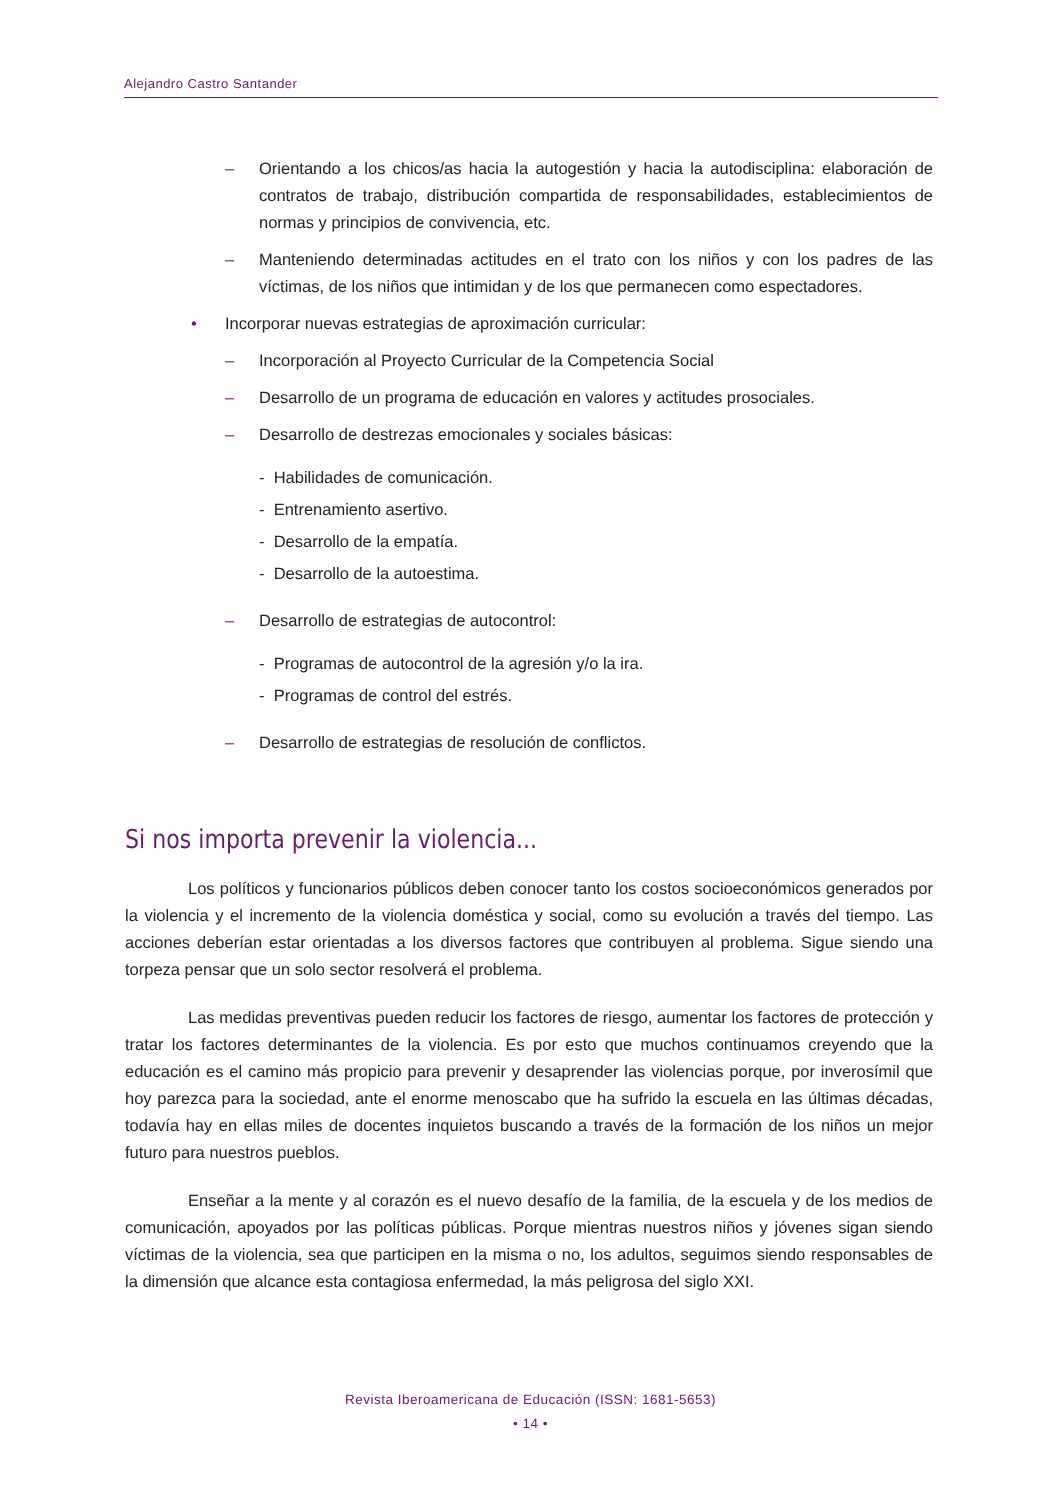Alejandro Castro Santander
– Orientando a los chicos/as hacia la autogestión y hacia la autodisciplina: elaboración de contratos de trabajo, distribución compartida de responsabilidades, establecimientos de normas y principios de convivencia, etc.
– Manteniendo determinadas actitudes en el trato con los niños y con los padres de las víctimas, de los niños que intimidan y de los que permanecen como espectadores.
• Incorporar nuevas estrategias de aproximación curricular:
– Incorporación al Proyecto Curricular de la Competencia Social
– Desarrollo de un programa de educación en valores y actitudes prosociales.
– Desarrollo de destrezas emocionales y sociales básicas:
- Habilidades de comunicación.
- Entrenamiento asertivo.
- Desarrollo de la empatía.
- Desarrollo de la autoestima.
– Desarrollo de estrategias de autocontrol:
- Programas de autocontrol de la agresión y/o la ira.
- Programas de control del estrés.
– Desarrollo de estrategias de resolución de conflictos.
Si nos importa prevenir la violencia...
Los políticos y funcionarios públicos deben conocer tanto los costos socioeconómicos generados por la violencia y el incremento de la violencia doméstica y social, como su evolución a través del tiempo. Las acciones deberían estar orientadas a los diversos factores que contribuyen al problema. Sigue siendo una torpeza pensar que un solo sector resolverá el problema.
Las medidas preventivas pueden reducir los factores de riesgo, aumentar los factores de protección y tratar los factores determinantes de la violencia. Es por esto que muchos continuamos creyendo que la educación es el camino más propicio para prevenir y desaprender las violencias porque, por inverosímil que hoy parezca para la sociedad, ante el enorme menoscabo que ha sufrido la escuela en las últimas décadas, todavía hay en ellas miles de docentes inquietos buscando a través de la formación de los niños un mejor futuro para nuestros pueblos.
Enseñar a la mente y al corazón es el nuevo desafío de la familia, de la escuela y de los medios de comunicación, apoyados por las políticas públicas. Porque mientras nuestros niños y jóvenes sigan siendo víctimas de la violencia, sea que participen en la misma o no, los adultos, seguimos siendo responsables de la dimensión que alcance esta contagiosa enfermedad, la más peligrosa del siglo XXI.
Revista Iberoamericana de Educación (ISSN: 1681-5653)
• 14 •